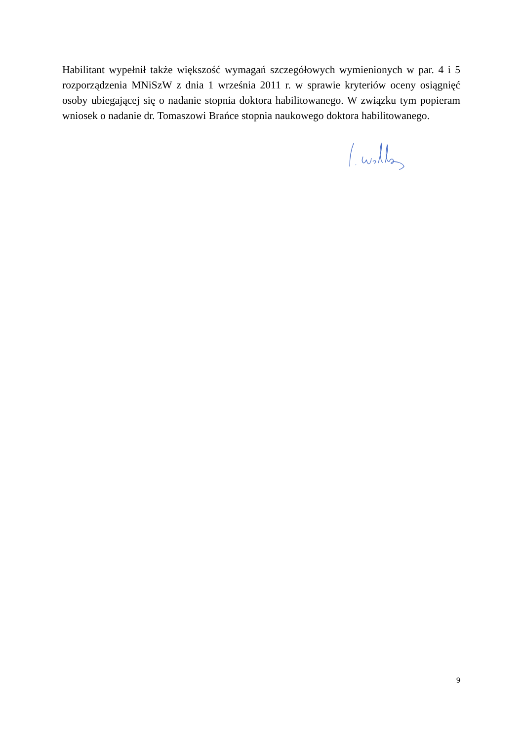Habilitant wypełnił także większość wymagań szczegółowych wymienionych w par. 4 i 5 rozporządzenia MNiSzW z dnia 1 września 2011 r. w sprawie kryteriów oceny osiągnięć osoby ubiegającej się o nadanie stopnia doktora habilitowanego. W związku tym popieram wniosek o nadanie dr. Tomaszowi Brańce stopnia naukowego doktora habilitowanego.
9